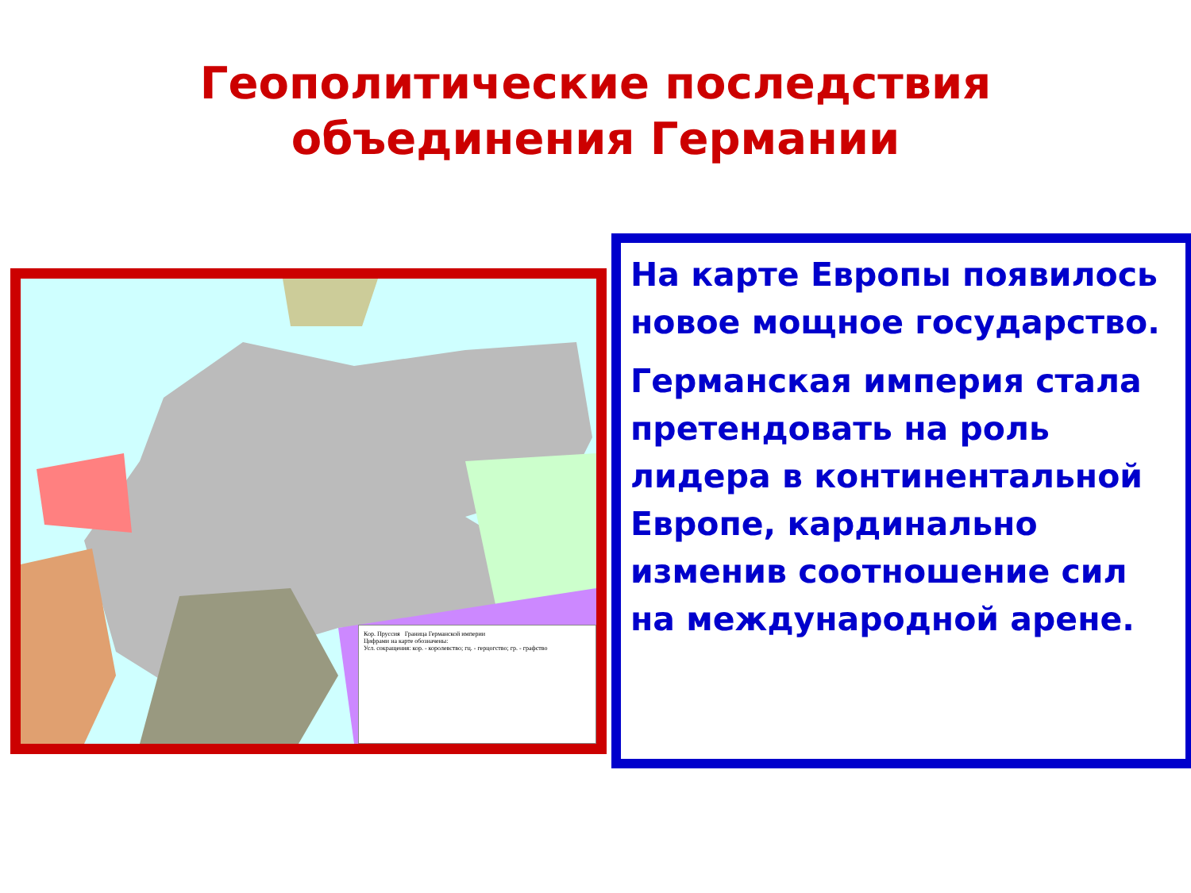Геополитические последствия
объединения Германии
Кор. Пруссия Граница Германской империи
Цифрами на карте обозначены:
Усл. сокращения: кор. - королевство; гц. - герцогство; гр. - графство
На карте Европы появилось новое мощное государство.
Германская империя стала претендовать на роль лидера в континентальной Европе, кардинально изменив соотношение сил на международной арене.